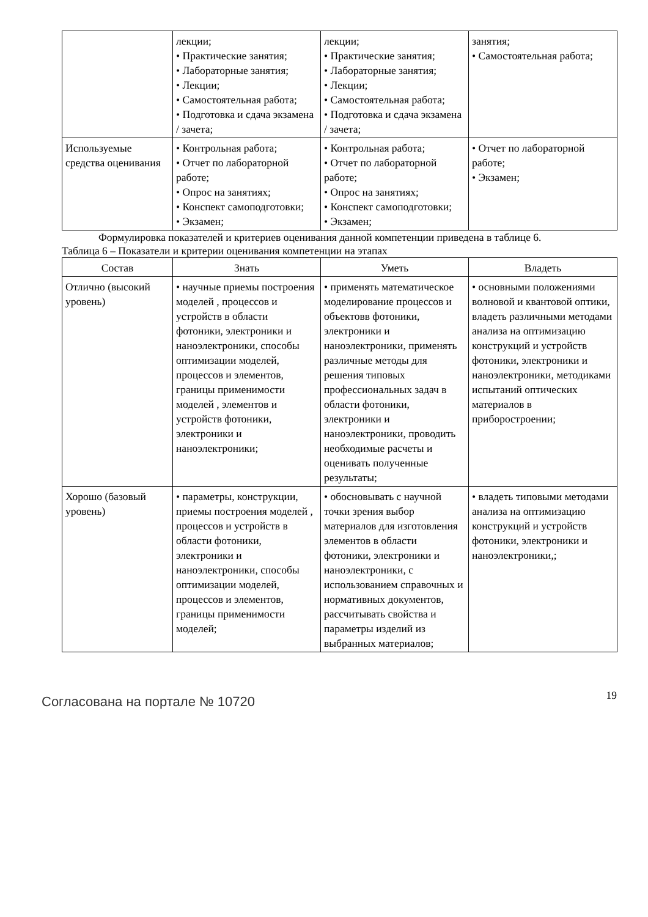| | лекции; • Практические занятия; • Лабораторные занятия; • Лекции; • Самостоятельная работа; • Подготовка и сдача экзамена / зачета; | лекции; • Практические занятия; • Лабораторные занятия; • Лекции; • Самостоятельная работа; • Подготовка и сдача экзамена / зачета; | занятия; • Самостоятельная работа; |
| Используемые средства оценивания | • Контрольная работа; • Отчет по лабораторной работе; • Опрос на занятиях; • Конспект самоподготовки; • Экзамен; | • Контрольная работа; • Отчет по лабораторной работе; • Опрос на занятиях; • Конспект самоподготовки; • Экзамен; | • Отчет по лабораторной работе; • Экзамен; |
Формулировка показателей и критериев оценивания данной компетенции приведена в таблице 6.
Таблица 6 – Показатели и критерии оценивания компетенции на этапах
| Состав | Знать | Уметь | Владеть |
| --- | --- | --- | --- |
| Отлично (высокий уровень) | • научные приемы построения моделей , процессов и устройств в области фотоники, электроники и наноэлектроники, способы оптимизации моделей, процессов и элементов, границы применимости моделей , элементов и устройств фотоники, электроники и наноэлектроники; | • применять математическое моделирование процессов и объектовв фотоники, электроники и наноэлектроники, применять различные методы для решения типовых профессиональных задач в области фотоники, электроники и наноэлектроники, проводить необходимые расчеты и оценивать полученные результаты; | • основными положениями волновой и квантовой оптики, владеть различными методами анализа на оптимизацию конструкций и устройств фотоники, электроники и наноэлектроники, методиками испытаний оптических материалов в приборостроении; |
| Хорошо (базовый уровень) | • параметры, конструкции, приемы построения моделей , процессов и устройств в области фотоники, электроники и наноэлектроники, способы оптимизации моделей, процессов и элементов, границы применимости моделей; | • обосновывать с научной точки зрения выбор материалов для изготовления элементов в области фотоники, электроники и наноэлектроники, с использованием справочных и нормативных документов, рассчитывать свойства и параметры изделий из выбранных материалов; | • владеть типовыми методами анализа на оптимизацию конструкций и устройств фотоники, электроники и наноэлектроники,; |
Согласована на портале № 10720
19